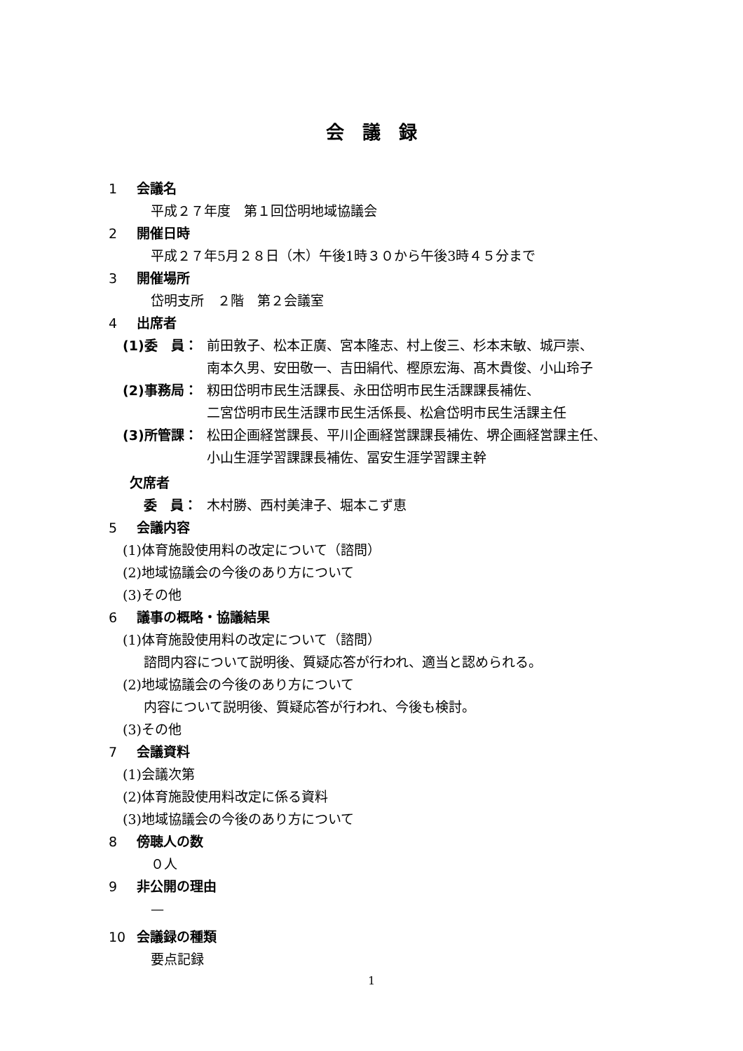会　議　録
1 会議名
平成２７年度　第１回岱明地域協議会
2 開催日時
平成２７年5月２８日（木）午後1時３０から午後3時４５分まで
3 開催場所
岱明支所　２階　第２会議室
4 出席者
(1)委　員： 前田敦子、松本正廣、宮本隆志、村上俊三、杉本末敏、城戸崇、
南本久男、安田敬一、吉田絹代、樫原宏海、髙木貴俊、小山玲子
(2)事務局： 籾田岱明市民生活課長、永田岱明市民生活課課長補佐、
二宮岱明市民生活課市民生活係長、松倉岱明市民生活課主任
(3)所管課： 松田企画経営課長、平川企画経営課課長補佐、堺企画経営課主任、
小山生涯学習課課長補佐、冨安生涯学習課主幹
欠席者
委　員： 木村勝、西村美津子、堀本こず恵
5 会議内容
(1)体育施設使用料の改定について（諮問）
(2)地域協議会の今後のあり方について
(3)その他
6 議事の概略・協議結果
(1)体育施設使用料の改定について（諮問）
諮問内容について説明後、質疑応答が行われ、適当と認められる。
(2)地域協議会の今後のあり方について
内容について説明後、質疑応答が行われ、今後も検討。
(3)その他
7 会議資料
(1)会議次第
(2)体育施設使用料改定に係る資料
(3)地域協議会の今後のあり方について
8 傍聴人の数
０人
9 非公開の理由
—
10 会議録の種類
要点記録
1